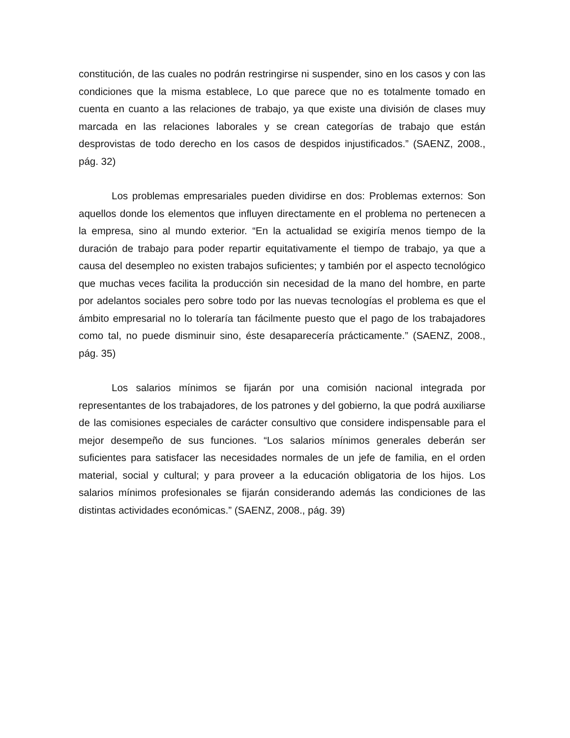constitución, de las cuales no podrán restringirse ni suspender, sino en los casos y con las condiciones que la misma establece, Lo que parece que no es totalmente tomado en cuenta en cuanto a las relaciones de trabajo, ya que existe una división de clases muy marcada en las relaciones laborales y se crean categorías de trabajo que están desprovistas de todo derecho en los casos de despidos injustificados.” (SAENZ, 2008., pág. 32)
Los problemas empresariales pueden dividirse en dos: Problemas externos: Son aquellos donde los elementos que influyen directamente en el problema no pertenecen a la empresa, sino al mundo exterior. “En la actualidad se exigiría menos tiempo de la duración de trabajo para poder repartir equitativamente el tiempo de trabajo, ya que a causa del desempleo no existen trabajos suficientes; y también por el aspecto tecnológico que muchas veces facilita la producción sin necesidad de la mano del hombre, en parte por adelantos sociales pero sobre todo por las nuevas tecnologías el problema es que el ámbito empresarial no lo toleraría tan fácilmente puesto que el pago de los trabajadores como tal, no puede disminuir sino, éste desaparecería prácticamente.” (SAENZ, 2008., pág. 35)
Los salarios mínimos se fijarán por una comisión nacional integrada por representantes de los trabajadores, de los patrones y del gobierno, la que podrá auxiliarse de las comisiones especiales de carácter consultivo que considere indispensable para el mejor desempeño de sus funciones. “Los salarios mínimos generales deberán ser suficientes para satisfacer las necesidades normales de un jefe de familia, en el orden material, social y cultural; y para proveer a la educación obligatoria de los hijos. Los salarios mínimos profesionales se fijarán considerando además las condiciones de las distintas actividades económicas.” (SAENZ, 2008., pág. 39)